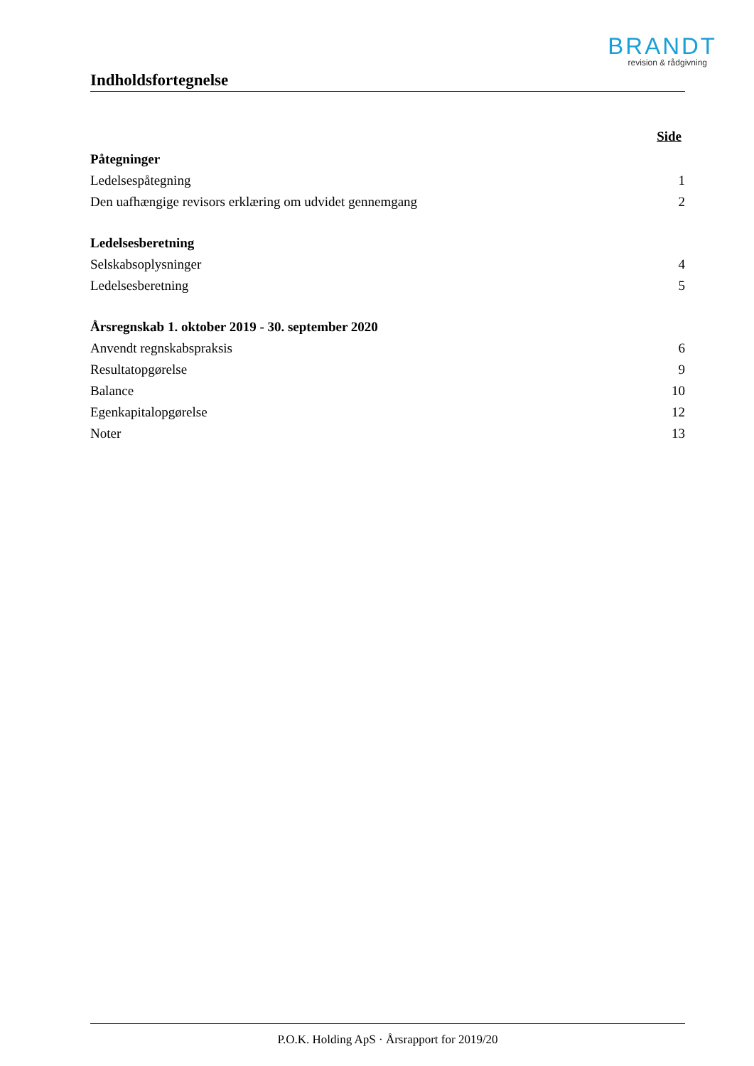BRANDT
revision & rådgivning
Indholdsfortegnelse
| | Side |
| Påtegninger | |
| Ledelsespåtegning | 1 |
| Den uafhængige revisors erklæring om udvidet gennemgang | 2 |
| Ledelsesberetning | |
| Selskabsoplysninger | 4 |
| Ledelsesberetning | 5 |
| Årsregnskab 1. oktober 2019 - 30. september 2020 | |
| Anvendt regnskabspraksis | 6 |
| Resultatopgørelse | 9 |
| Balance | 10 |
| Egenkapitalopgørelse | 12 |
| Noter | 13 |
P.O.K. Holding ApS · Årsrapport for 2019/20